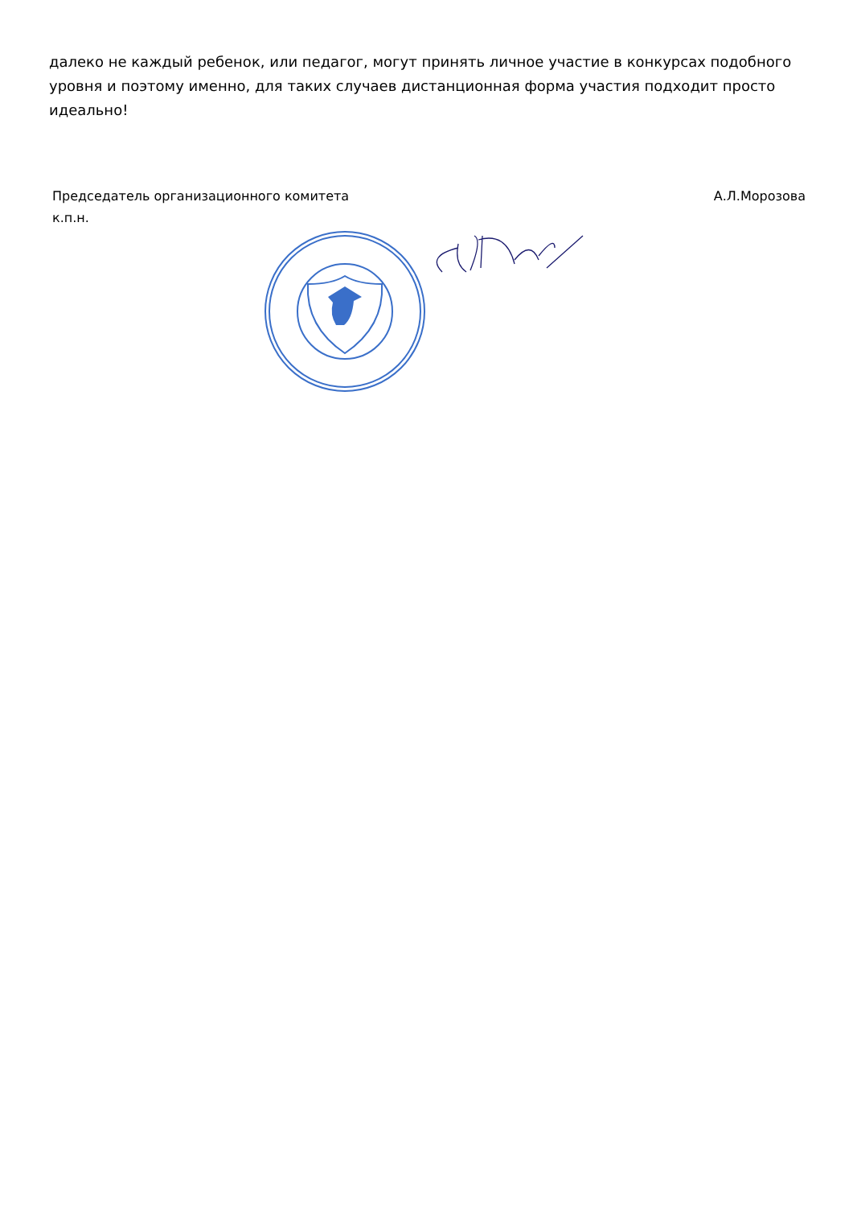далеко не каждый ребенок, или педагог, могут принять личное участие в конкурсах подобного уровня и поэтому именно, для таких случаев дистанционная форма участия подходит просто идеально!
Председатель организационного комитета А.Л.Морозова
к.п.н.